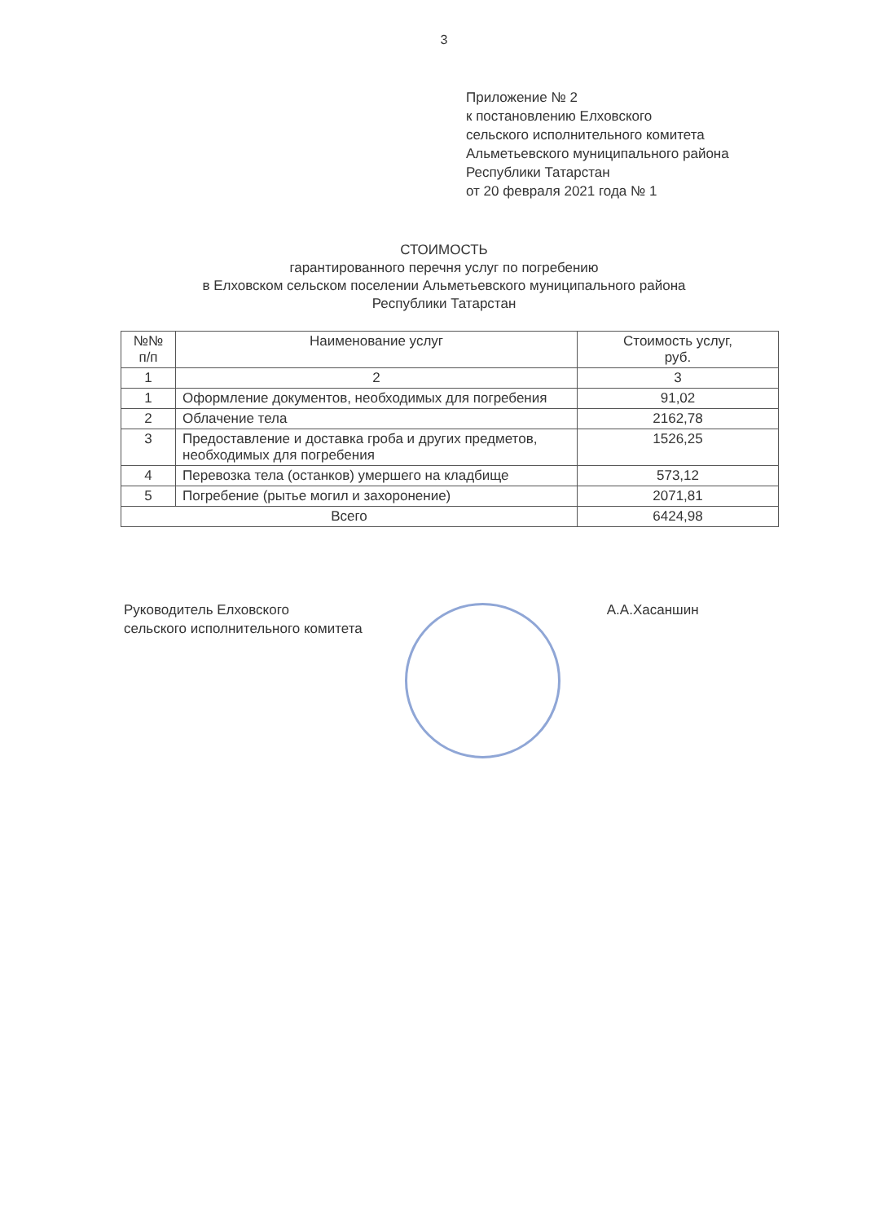3
Приложение № 2
к постановлению Елховского
сельского исполнительного комитета
Альметьевского муниципального района
Республики Татарстан
от 20 февраля 2021 года № 1
СТОИМОСТЬ
гарантированного перечня услуг по погребению
в Елховском сельском поселении Альметьевского муниципального района
Республики Татарстан
| №№ п/п | Наименование услуг | Стоимость услуг, руб. |
| --- | --- | --- |
| 1 | 2 | 3 |
| 1 | Оформление документов, необходимых для погребения | 91,02 |
| 2 | Облачение тела | 2162,78 |
| 3 | Предоставление и доставка гроба и других предметов, необходимых для погребения | 1526,25 |
| 4 | Перевозка тела (останков) умершего на кладбище | 573,12 |
| 5 | Погребение (рытье могил и захоронение) | 2071,81 |
| Всего | | 6424,98 |
Руководитель Елховского
сельского исполнительного комитета
А.А.Хасаншин